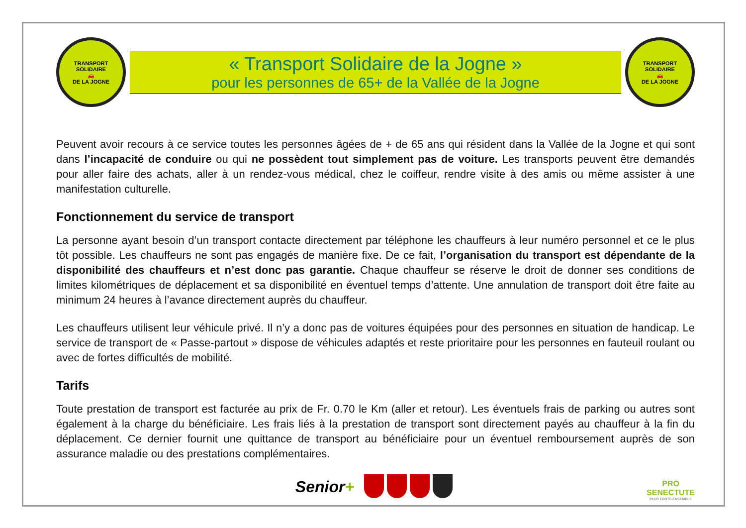TRANSPORT SOLIDAIRE
🚗
DE LA JOGNE
« Transport Solidaire de la Jogne »
pour les personnes de 65+ de la Vallée de la Jogne
TRANSPORT SOLIDAIRE
🚗
DE LA JOGNE
Peuvent avoir recours à ce service toutes les personnes âgées de + de 65 ans qui résident dans la Vallée de la Jogne et qui sont dans l’incapacité de conduire ou qui ne possèdent tout simplement pas de voiture. Les transports peuvent être demandés pour aller faire des achats, aller à un rendez-vous médical, chez le coiffeur, rendre visite à des amis ou même assister à une manifestation culturelle.
Fonctionnement du service de transport
La personne ayant besoin d’un transport contacte directement par téléphone les chauffeurs à leur numéro personnel et ce le plus tôt possible. Les chauffeurs ne sont pas engagés de manière fixe. De ce fait, l’organisation du transport est dépendante de la disponibilité des chauffeurs et n’est donc pas garantie. Chaque chauffeur se réserve le droit de donner ses conditions de limites kilométriques de déplacement et sa disponibilité en éventuel temps d’attente. Une annulation de transport doit être faite au minimum 24 heures à l’avance directement auprès du chauffeur.
Les chauffeurs utilisent leur véhicule privé. Il n’y a donc pas de voitures équipées pour des personnes en situation de handicap. Le service de transport de « Passe-partout » dispose de véhicules adaptés et reste prioritaire pour les personnes en fauteuil roulant ou avec de fortes difficultés de mobilité.
Tarifs
Toute prestation de transport est facturée au prix de Fr. 0.70 le Km (aller et retour). Les éventuels frais de parking ou autres sont également à la charge du bénéficiaire. Les frais liés à la prestation de transport sont directement payés au chauffeur à la fin du déplacement. Ce dernier fournit une quittance de transport au bénéficiaire pour un éventuel remboursement auprès de son assurance maladie ou des prestations complémentaires.
Senior+
PRO
SENECTUTE
PLUS FORTS ENSEMBLE